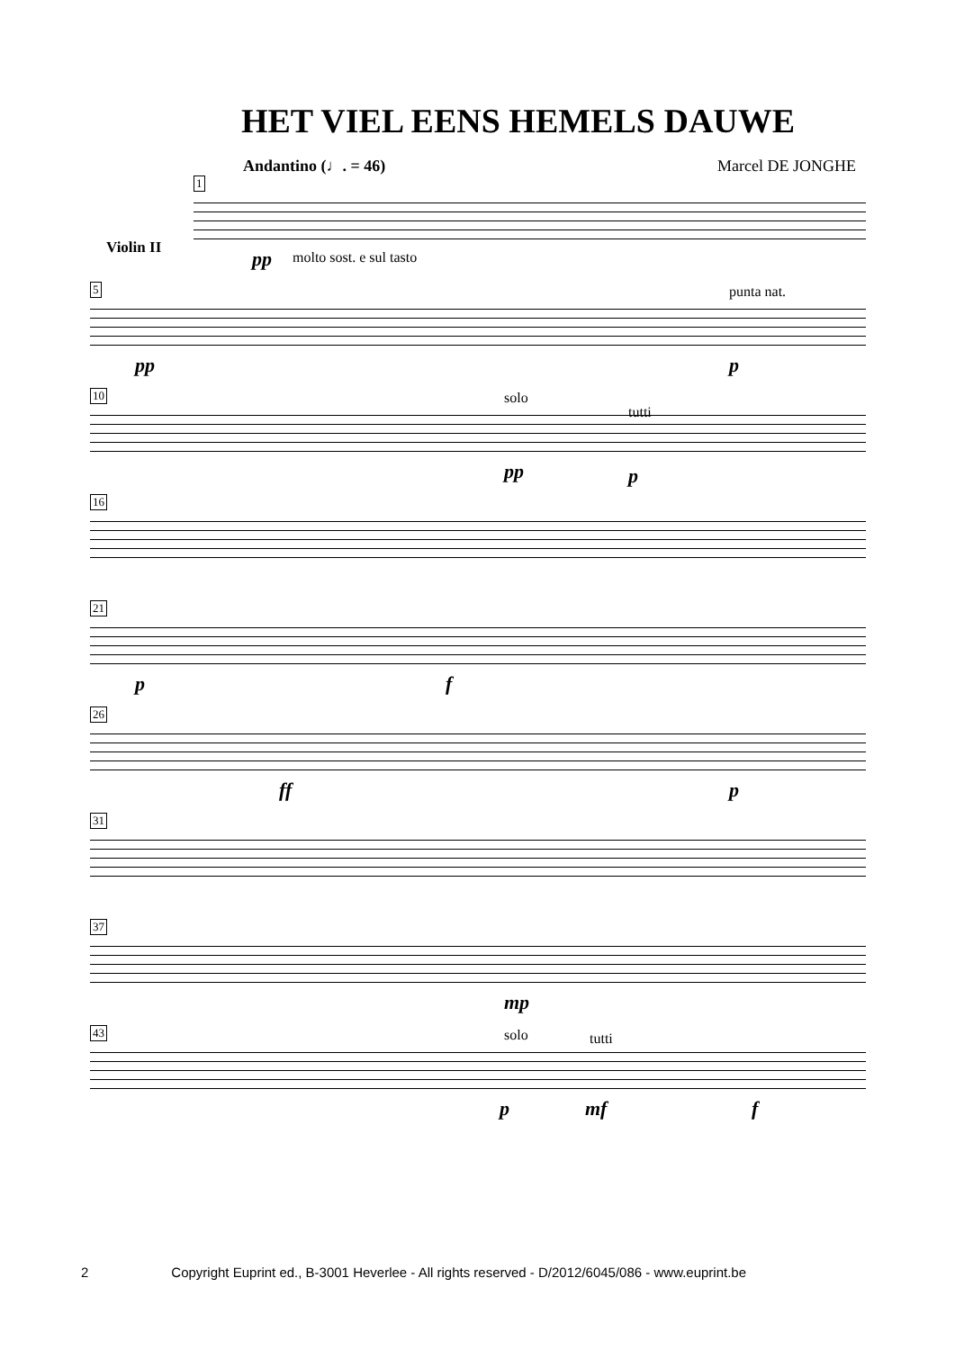HET VIEL EENS HEMELS DAUWE
Andantino (♩. = 46) Marcel DE JONGHE
1
pp molto sost. e sul tasto
Violin II
5 punta nat.
pp p
10 solo
tutti
pp p
16
21
p f
26
ff p
31
37
mp
43 solo tutti
p mf f
2 Copyright Euprint ed., B-3001 Heverlee - All rights reserved - D/2012/6045/086 - www.euprint.be